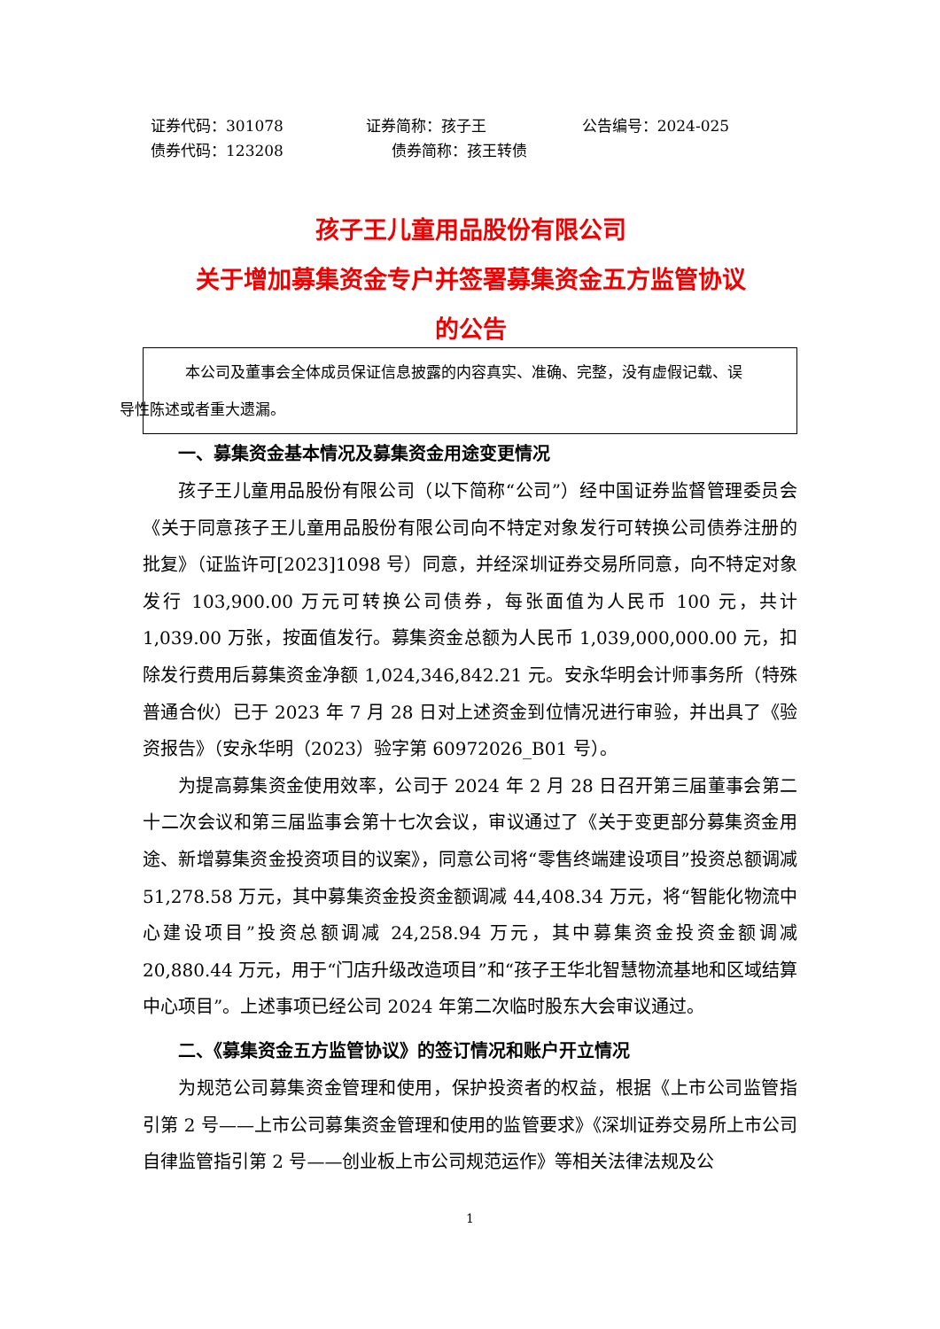证券代码：301078 证券简称：孩子王 公告编号：2024-025
债券代码：123208 债券简称：孩王转债
孩子王儿童用品股份有限公司
关于增加募集资金专户并签署募集资金五方监管协议
的公告
本公司及董事会全体成员保证信息披露的内容真实、准确、完整，没有虚假记载、误
导性陈述或者重大遗漏。
一、募集资金基本情况及募集资金用途变更情况
孩子王儿童用品股份有限公司（以下简称“公司”）经中国证券监督管理委员会《关于同意孩子王儿童用品股份有限公司向不特定对象发行可转换公司债券注册的批复》（证监许可[2023]1098 号）同意，并经深圳证券交易所同意，向不特定对象发行 103,900.00 万元可转换公司债券，每张面值为人民币 100 元，共计 1,039.00 万张，按面值发行。募集资金总额为人民币 1,039,000,000.00 元，扣除发行费用后募集资金净额 1,024,346,842.21 元。安永华明会计师事务所（特殊普通合伙）已于 2023 年 7 月 28 日对上述资金到位情况进行审验，并出具了《验资报告》（安永华明（2023）验字第 60972026_B01 号）。
为提高募集资金使用效率，公司于 2024 年 2 月 28 日召开第三届董事会第二十二次会议和第三届监事会第十七次会议，审议通过了《关于变更部分募集资金用途、新增募集资金投资项目的议案》，同意公司将“零售终端建设项目”投资总额调减 51,278.58 万元，其中募集资金投资金额调减 44,408.34 万元，将“智能化物流中心建设项目”投资总额调减 24,258.94 万元，其中募集资金投资金额调减 20,880.44 万元，用于“门店升级改造项目”和“孩子王华北智慧物流基地和区域结算中心项目”。上述事项已经公司 2024 年第二次临时股东大会审议通过。
二、《募集资金五方监管协议》的签订情况和账户开立情况
为规范公司募集资金管理和使用，保护投资者的权益，根据《上市公司监管指引第 2 号——上市公司募集资金管理和使用的监管要求》《深圳证券交易所上市公司自律监管指引第 2 号——创业板上市公司规范运作》等相关法律法规及公
1